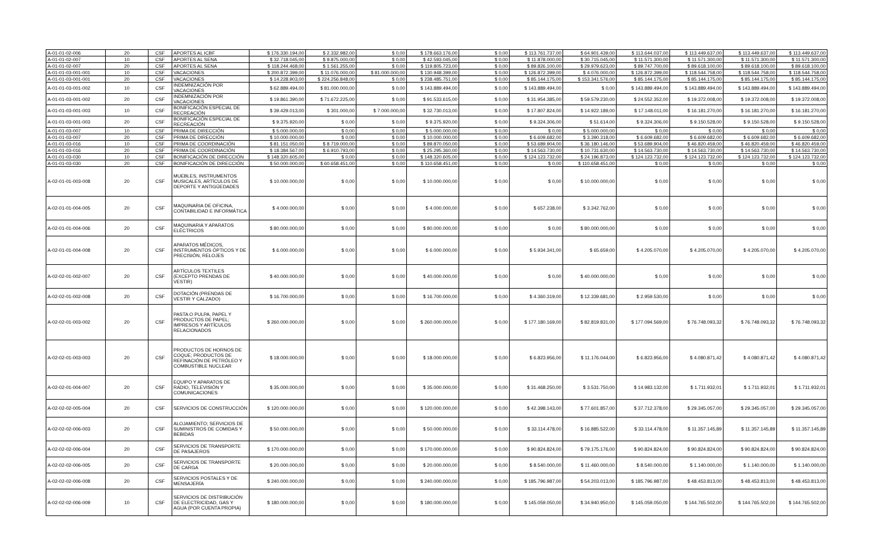| A-01-01-02-006 | 20 | CSF | APORTES AL ICBF | $ 176.330.194,00 | $ 2.332.982,00 | $ 0,00 | $ 178.663.176,00 | $ 0,00 | $ 113.761.737,00 | $ 64.901.439,00 | $ 113.644.037,00 | $ 113.449.637,00 | $ 113.449.637,00 | $ 113.449.637,00 |
| A-01-01-02-007 | 10 | CSF | APORTES AL SENA | $ 32.718.045,00 | $ 9.875.000,00 | $ 0,00 | $ 42.593.045,00 | $ 0,00 | $ 11.878.000,00 | $ 30.715.045,00 | $ 11.571.300,00 | $ 11.571.300,00 | $ 11.571.300,00 | $ 11.571.300,00 |
| A-01-01-02-007 | 20 | CSF | APORTES AL SENA | $ 118.244.468,00 | $ 1.561.255,00 | $ 0,00 | $ 119.805.723,00 | $ 0,00 | $ 89.826.100,00 | $ 29.979.623,00 | $ 89.747.700,00 | $ 89.618.100,00 | $ 89.618.100,00 | $ 89.618.100,00 |
| A-01-01-03-001-001 | 10 | CSF | VACACIONES | $ 200.872.399,00 | $ 11.076.000,00 | $ 81.000.000,00 | $ 130.948.399,00 | $ 0,00 | $ 126.872.399,00 | $ 4.076.000,00 | $ 126.872.399,00 | $ 118.544.758,00 | $ 118.544.758,00 | $ 118.544.758,00 |
| A-01-01-03-001-001 | 20 | CSF | VACACIONES | $ 14.228.903,00 | $ 224.256.848,00 | $ 0,00 | $ 238.485.751,00 | $ 0,00 | $ 85.144.175,00 | $ 153.341.576,00 | $ 85.144.175,00 | $ 85.144.175,00 | $ 85.144.175,00 | $ 85.144.175,00 |
| A-01-01-03-001-002 | 10 | CSF | INDEMNIZACIÓN POR VACACIONES | $ 62.889.494,00 | $ 81.000.000,00 | $ 0,00 | $ 143.889.494,00 | $ 0,00 | $ 143.889.494,00 | $ 0,00 | $ 143.889.494,00 | $ 143.889.494,00 | $ 143.889.494,00 | $ 143.889.494,00 |
| A-01-01-03-001-002 | 20 | CSF | INDEMNIZACIÓN POR VACACIONES | $ 19.861.390,00 | $ 71.672.225,00 | $ 0,00 | $ 91.533.615,00 | $ 0,00 | $ 31.954.385,00 | $ 59.579.230,00 | $ 24.552.352,00 | $ 19.372.008,00 | $ 19.372.008,00 | $ 19.372.008,00 |
| A-01-01-03-001-003 | 10 | CSF | BONIFICACIÓN ESPECIAL DE RECREACIÓN | $ 39.429.013,00 | $ 301.000,00 | $ 7.000.000,00 | $ 32.730.013,00 | $ 0,00 | $ 17.807.824,00 | $ 14.922.189,00 | $ 17.148.011,00 | $ 16.181.270,00 | $ 16.181.270,00 | $ 16.181.270,00 |
| A-01-01-03-001-003 | 20 | CSF | BONIFICACIÓN ESPECIAL DE RECREACIÓN | $ 9.375.920,00 | $ 0,00 | $ 0,00 | $ 9.375.920,00 | $ 0,00 | $ 9.324.306,00 | $ 51.614,00 | $ 9.324.306,00 | $ 9.150.528,00 | $ 9.150.528,00 | $ 9.150.528,00 |
| A-01-01-03-007 | 10 | CSF | PRIMA DE DIRECCIÓN | $ 5.000.000,00 | $ 0,00 | $ 0,00 | $ 5.000.000,00 | $ 0,00 | $ 0,00 | $ 5.000.000,00 | $ 0,00 | $ 0,00 | $ 0,00 | $ 0,00 |
| A-01-01-03-007 | 20 | CSF | PRIMA DE DIRECCIÓN | $ 10.000.000,00 | $ 0,00 | $ 0,00 | $ 10.000.000,00 | $ 0,00 | $ 6.609.682,00 | $ 3.390.318,00 | $ 6.609.682,00 | $ 6.609.682,00 | $ 6.609.682,00 | $ 6.609.682,00 |
| A-01-01-03-016 | 10 | CSF | PRIMA DE COORDINACIÓN | $ 81.151.050,00 | $ 8.719.000,00 | $ 0,00 | $ 89.870.050,00 | $ 0,00 | $ 53.689.904,00 | $ 36.180.146,00 | $ 53.689.904,00 | $ 46.820.459,00 | $ 46.820.459,00 | $ 46.820.459,00 |
| A-01-01-03-016 | 20 | CSF | PRIMA DE COORDINACIÓN | $ 18.384.567,00 | $ 6.910.793,00 | $ 0,00 | $ 25.295.360,00 | $ 0,00 | $ 14.563.730,00 | $ 10.731.630,00 | $ 14.563.730,00 | $ 14.563.730,00 | $ 14.563.730,00 | $ 14.563.730,00 |
| A-01-01-03-030 | 10 | CSF | BONIFICACIÓN DE DIRECCIÓN | $ 148.320.605,00 | $ 0,00 | $ 0,00 | $ 148.320.605,00 | $ 0,00 | $ 124.123.732,00 | $ 24.196.873,00 | $ 124.123.732,00 | $ 124.123.732,00 | $ 124.123.732,00 | $ 124.123.732,00 |
| A-01-01-03-030 | 20 | CSF | BONIFICACIÓN DE DIRECCIÓN | $ 50.000.000,00 | $ 60.658.451,00 | $ 0,00 | $ 110.658.451,00 | $ 0,00 | $ 0,00 | $ 110.658.451,00 | $ 0,00 | $ 0,00 | $ 0,00 | $ 0,00 |
| A-02-01-01-003-008 | 20 | CSF | MUEBLES, INSTRUMENTOS MUSICALES, ARTÍCULOS DE DEPORTE Y ANTIGÜEDADES | $ 10.000.000,00 | $ 0,00 | $ 0,00 | $ 10.000.000,00 | $ 0,00 | $ 0,00 | $ 10.000.000,00 | $ 0,00 | $ 0,00 | $ 0,00 | $ 0,00 |
| A-02-01-01-004-005 | 20 | CSF | MAQUINARIA DE OFICINA, CONTABILIDAD E INFORMÁTICA | $ 4.000.000,00 | $ 0,00 | $ 0,00 | $ 4.000.000,00 | $ 0,00 | $ 657.238,00 | $ 3.342.762,00 | $ 0,00 | $ 0,00 | $ 0,00 | $ 0,00 |
| A-02-01-01-004-006 | 20 | CSF | MAQUINARIA Y APARATOS ELÉCTRICOS | $ 80.000.000,00 | $ 0,00 | $ 0,00 | $ 80.000.000,00 | $ 0,00 | $ 0,00 | $ 80.000.000,00 | $ 0,00 | $ 0,00 | $ 0,00 | $ 0,00 |
| A-02-01-01-004-008 | 20 | CSF | APARATOS MÉDICOS, INSTRUMENTOS ÓPTICOS Y DE PRECISIÓN, RELOJES | $ 6.000.000,00 | $ 0,00 | $ 0,00 | $ 6.000.000,00 | $ 0,00 | $ 5.934.341,00 | $ 65.659,00 | $ 4.205.070,00 | $ 4.205.070,00 | $ 4.205.070,00 | $ 4.205.070,00 |
| A-02-02-01-002-007 | 20 | CSF | ARTÍCULOS TEXTILES (EXCEPTO PRENDAS DE VESTIR) | $ 40.000.000,00 | $ 0,00 | $ 0,00 | $ 40.000.000,00 | $ 0,00 | $ 0,00 | $ 40.000.000,00 | $ 0,00 | $ 0,00 | $ 0,00 | $ 0,00 |
| A-02-02-01-002-008 | 20 | CSF | DOTACIÓN (PRENDAS DE VESTIR Y CALZADO) | $ 16.700.000,00 | $ 0,00 | $ 0,00 | $ 16.700.000,00 | $ 0,00 | $ 4.360.319,00 | $ 12.339.681,00 | $ 2.959.530,00 | $ 0,00 | $ 0,00 | $ 0,00 |
| A-02-02-01-003-002 | 20 | CSF | PASTA O PULPA, PAPEL Y PRODUCTOS DE PAPEL; IMPRESOS Y ARTÍCULOS RELACIONADOS | $ 260.000.000,00 | $ 0,00 | $ 0,00 | $ 260.000.000,00 | $ 0,00 | $ 177.180.169,00 | $ 82.819.831,00 | $ 177.094.569,00 | $ 76.748.093,32 | $ 76.748.093,32 | $ 76.748.093,32 |
| A-02-02-01-003-003 | 20 | CSF | PRODUCTOS DE HORNOS DE COQUE; PRODUCTOS DE REFINACIÓN DE PETRÓLEO Y COMBUSTIBLE NUCLEAR | $ 18.000.000,00 | $ 0,00 | $ 0,00 | $ 18.000.000,00 | $ 0,00 | $ 6.823.956,00 | $ 11.176.044,00 | $ 6.823.956,00 | $ 4.080.871,42 | $ 4.080.871,42 | $ 4.080.871,42 |
| A-02-02-01-004-007 | 20 | CSF | EQUIPO Y APARATOS DE RADIO, TELEVISIÓN Y COMUNICACIONES | $ 35.000.000,00 | $ 0,00 | $ 0,00 | $ 35.000.000,00 | $ 0,00 | $ 31.468.250,00 | $ 3.531.750,00 | $ 14.983.132,00 | $ 1.711.932,01 | $ 1.711.932,01 | $ 1.711.932,01 |
| A-02-02-02-005-004 | 20 | CSF | SERVICIOS DE CONSTRUCCIÓN | $ 120.000.000,00 | $ 0,00 | $ 0,00 | $ 120.000.000,00 | $ 0,00 | $ 42.398.143,00 | $ 77.601.857,00 | $ 37.712.378,00 | $ 29.345.057,00 | $ 29.345.057,00 | $ 29.345.057,00 |
| A-02-02-02-006-003 | 20 | CSF | ALOJAMIENTO; SERVICIOS DE SUMINISTROS DE COMIDAS Y BEBIDAS | $ 50.000.000,00 | $ 0,00 | $ 0,00 | $ 50.000.000,00 | $ 0,00 | $ 33.114.478,00 | $ 16.885.522,00 | $ 33.114.478,00 | $ 11.357.145,89 | $ 11.357.145,89 | $ 11.357.145,89 |
| A-02-02-02-006-004 | 20 | CSF | SERVICIOS DE TRANSPORTE DE PASAJEROS | $ 170.000.000,00 | $ 0,00 | $ 0,00 | $ 170.000.000,00 | $ 0,00 | $ 90.824.824,00 | $ 79.175.176,00 | $ 90.824.824,00 | $ 90.824.824,00 | $ 90.824.824,00 | $ 90.824.824,00 |
| A-02-02-02-006-005 | 20 | CSF | SERVICIOS DE TRANSPORTE DE CARGA | $ 20.000.000,00 | $ 0,00 | $ 0,00 | $ 20.000.000,00 | $ 0,00 | $ 8.540.000,00 | $ 11.460.000,00 | $ 8.540.000,00 | $ 1.140.000,00 | $ 1.140.000,00 | $ 1.140.000,00 |
| A-02-02-02-006-008 | 20 | CSF | SERVICIOS POSTALES Y DE MENSAJERÍA | $ 240.000.000,00 | $ 0,00 | $ 0,00 | $ 240.000.000,00 | $ 0,00 | $ 185.796.987,00 | $ 54.203.013,00 | $ 185.796.987,00 | $ 48.453.813,00 | $ 48.453.813,00 | $ 48.453.813,00 |
| A-02-02-02-006-009 | 10 | CSF | SERVICIOS DE DISTRIBUCIÓN DE ELECTRICIDAD, GAS Y AGUA (POR CUENTA PROPIA) | $ 180.000.000,00 | $ 0,00 | $ 0,00 | $ 180.000.000,00 | $ 0,00 | $ 145.059.050,00 | $ 34.940.950,00 | $ 145.059.050,00 | $ 144.765.502,00 | $ 144.765.502,00 | $ 144.765.502,00 |